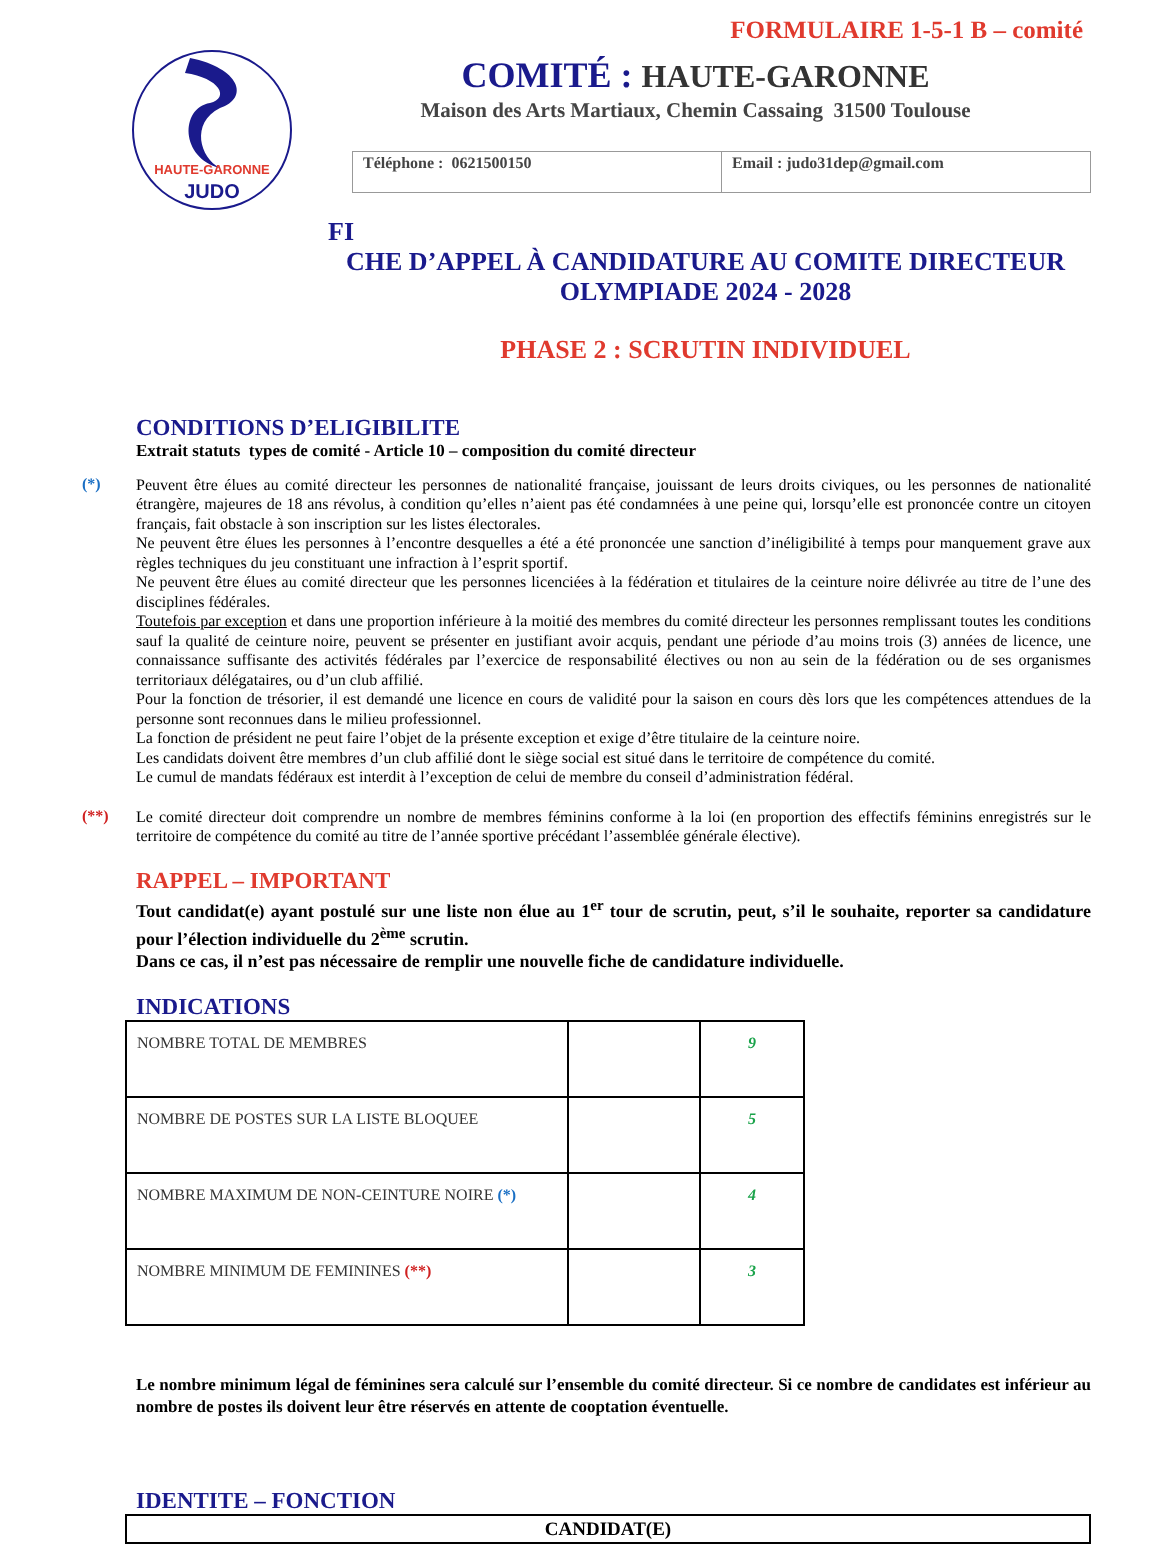FORMULAIRE 1-5-1 B – comité
HAUTE-GARONNE
JUDO
COMITÉ : HAUTE-GARONNE
Maison des Arts Martiaux, Chemin Cassaing 31500 Toulouse
Téléphone : 0621500150 Email : judo31dep@gmail.com
FI
CHE D’APPEL À CANDIDATURE AU COMITE DIRECTEUR
OLYMPIADE 2024 - 2028
PHASE 2 : SCRUTIN INDIVIDUEL
CONDITIONS D’ELIGIBILITE
Extrait statuts types de comité - Article 10 – composition du comité directeur
(*)
Peuvent être élues au comité directeur les personnes de nationalité française, jouissant de leurs droits civiques, ou les personnes de nationalité étrangère, majeures de 18 ans révolus, à condition qu’elles n’aient pas été condamnées à une peine qui, lorsqu’elle est prononcée contre un citoyen français, fait obstacle à son inscription sur les listes électorales.
Ne peuvent être élues les personnes à l’encontre desquelles a été a été prononcée une sanction d’inéligibilité à temps pour manquement grave aux règles techniques du jeu constituant une infraction à l’esprit sportif.
Ne peuvent être élues au comité directeur que les personnes licenciées à la fédération et titulaires de la ceinture noire délivrée au titre de l’une des disciplines fédérales.
Toutefois par exception et dans une proportion inférieure à la moitié des membres du comité directeur les personnes remplissant toutes les conditions sauf la qualité de ceinture noire, peuvent se présenter en justifiant avoir acquis, pendant une période d’au moins trois (3) années de licence, une connaissance suffisante des activités fédérales par l’exercice de responsabilité électives ou non au sein de la fédération ou de ses organismes territoriaux délégataires, ou d’un club affilié.
Pour la fonction de trésorier, il est demandé une licence en cours de validité pour la saison en cours dès lors que les compétences attendues de la personne sont reconnues dans le milieu professionnel.
La fonction de président ne peut faire l’objet de la présente exception et exige d’être titulaire de la ceinture noire.
Les candidats doivent être membres d’un club affilié dont le siège social est situé dans le territoire de compétence du comité.
Le cumul de mandats fédéraux est interdit à l’exception de celui de membre du conseil d’administration fédéral.
(**)
Le comité directeur doit comprendre un nombre de membres féminins conforme à la loi (en proportion des effectifs féminins enregistrés sur le territoire de compétence du comité au titre de l’année sportive précédant l’assemblée générale élective).
RAPPEL – IMPORTANT
Tout candidat(e) ayant postulé sur une liste non élue au 1<sup>er</sup> tour de scrutin, peut, s’il le souhaite, reporter sa candidature pour l’élection individuelle du 2<sup>ème</sup> scrutin.
Dans ce cas, il n’est pas nécessaire de remplir une nouvelle fiche de candidature individuelle.
INDICATIONS
| NOMBRE TOTAL DE MEMBRES | | 9 |
| NOMBRE DE POSTES SUR LA LISTE BLOQUEE | | 5 |
| NOMBRE MAXIMUM DE NON-CEINTURE NOIRE (*) | | 4 |
| NOMBRE MINIMUM DE FEMININES (**) | | 3 |
Le nombre minimum légal de féminines sera calculé sur l’ensemble du comité directeur. Si ce nombre de candidates est inférieur au nombre de postes ils doivent leur être réservés en attente de cooptation éventuelle.
IDENTITE – FONCTION
CANDIDAT(E)